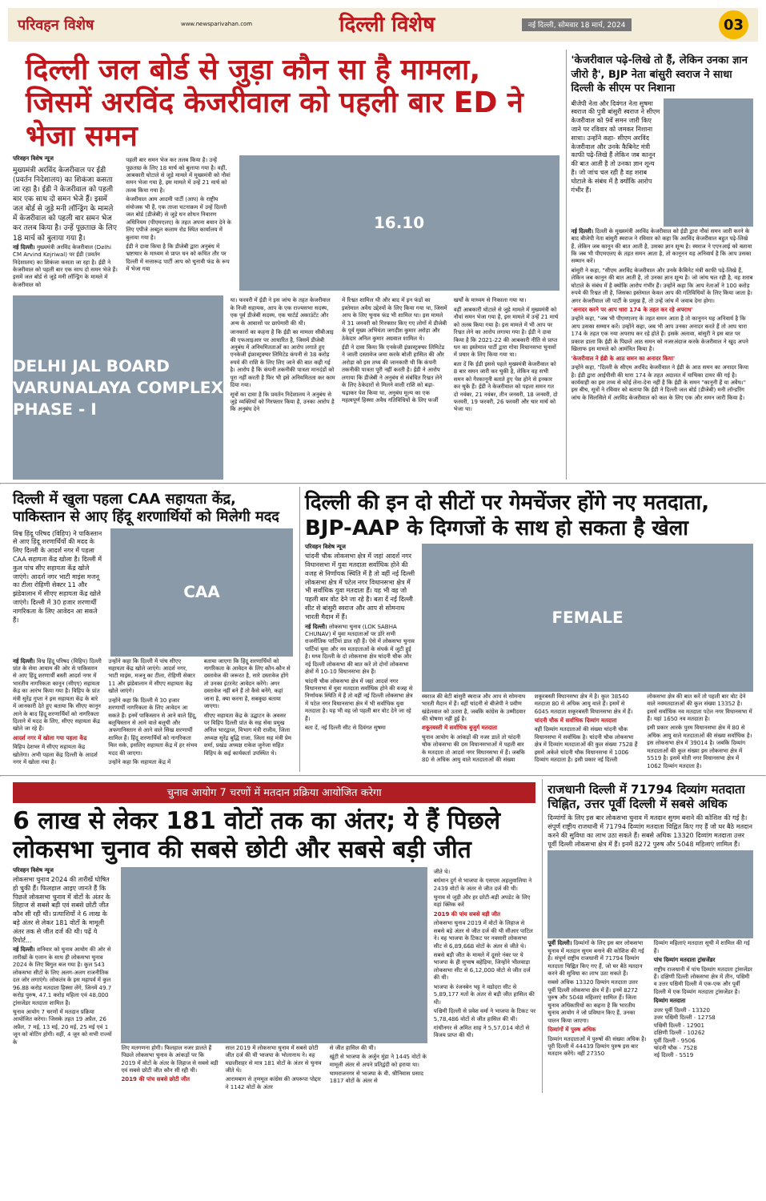परिवहन विशेष www.newsparivahan.com दिल्ली विशेष नई दिल्ली, सोमवार 18 मार्च, 2024 03
दिल्ली जल बोर्ड से जुड़ा कौन सा है मामला, जिसमें अरविंद केजरीवाल को पहली बार ED ने भेजा समन
परिवहन विशेष न्यूज
मुख्यमंत्री अरविंद केजरीवाल पर ईडी (प्रवर्तन निदेशालय) का शिकंजा कसता जा रहा है। ईडी ने केजरीवाल को पहली बार एक साथ दो समन भेजे हैं। इसमें जल बोर्ड से जुड़े मनी लॉन्ड्रिंग के मामले में केजरीवाल को पहली बार समन भेज कर तलब किया है। उन्हें पूछताछ के लिए 18 मार्च को बुलाया गया है।
नई दिल्ली। मुख्यमंत्री अरविंद केजरीवाल (Delhi CM Arvind Kejriwal) पर ईडी (प्रवर्तन निदेशालय) का शिकंजा कसता जा रहा है। ईडी ने केजरीवाल को पहली बार एक साथ दो समन भेजे हैं। इसमें जल बोर्ड से जुड़े मनी लॉन्ड्रिंग के मामले में केजरीवाल को
पहली बार समन भेज कर तलब किया है। उन्हें पूछताछ के लिए 18 मार्च को बुलाया गया है। वहीं, आबकारी घोटाले से जुड़े मामले में मुख्यमंत्री को नौवां समन भेजा गया है, इस मामले में उन्हें 21 मार्च को तलब किया गया है।
केजरीवाल आम आदमी पार्टी (आप) के राष्ट्रीय संयोजक भी हैं, एक ताजा घटनाक्रम में उन्हें दिल्ली जल बोर्ड (डीजेबी) से जुड़े धन शोधन निवारण अधिनियम (पीएमएलए) के तहत अपना बयान देने के लिए एपीजे अब्दुल कलाम रोड स्थित कार्यालय में बुलाया गया है।
ईडी ने दावा किया है कि डीजेबी द्वारा अनुबंध में भ्रष्टाचार के माध्यम से प्राप्त धन को कथित तौर पर दिल्ली में सत्तारूढ़ पार्टी आप को चुनावी फंड के रूप में भेजा गया
16.10
DELHI JAL BOARD VARUNALAYA COMPLEX PHASE - I
था। फरवरी में ईडी ने इस जांच के तहत केजरीवाल के निजी सहायक, आप के एक राज्यसभा सदस्य, एक पूर्व डीजेबी सदस्य, एक चार्टर्ड अकाउंटेंट और अन्य के आवासों पर छापेमारी की थी।
जानकारों का कहना है कि ईडी का मामला सीबीआइ की एफआइआर पर आधारित है, जिसमें डीजेबी अनुबंध में अनियमितताओं का आरोप लगाते हुए एनकेजी इंफ्रास्ट्रक्चर लिमिटेड कंपनी से 38 करोड़ रुपये की राशि के लिए लिए जाने की बात कही गई है। आरोप है कि कंपनी तकनीकी पात्रता मानदंडों को पूरा नहीं करती है फिर भी इसे अनियमितता कर काम दिया गया।
सूत्रों का दावा है कि प्रवर्तन निदेशालय ने अनुबंध से जुड़े व्यक्तियों को गिरफ्तार किया है, उनका आरोप है कि अनुबंध देने
में रिश्वत शामिल थी और बाद में इन फंडों का इस्तेमाल अवैध उद्देश्यों के लिए किया गया था, जिसमें आप के लिए चुनाव फंड भी शामिल था। इस मामले में 31 जनवरी को गिरफ्तार किए गए लोगों में डीजेबी के पूर्व मुख्य अभियंता जगदीश कुमार अरोड़ा और ठेकेदार अनिल कुमार अग्रवाल शामिल थे।
ईडी ने दावा किया कि एनकेजी इंफ्रास्ट्रक्चर लिमिटेड ने जाली दस्तावेज जमा करके बोली हासिल की और अरोड़ा को इस तथ्य की जानकारी थी कि कंपनी तकनीकी पात्रता पूरी नहीं करती है। ईडी ने आरोप लगाया कि डीजेबी ने अनुबंध से संबंधित रिश्वत लेने के लिए ठेकेदारों से मिलने वाली राशि को बढ़ा-चढ़ाकर पेश किया था, अनुबंध मूल्य का एक महत्वपूर्ण हिस्सा अवैध गतिविधियों के लिए फर्जी
खर्चों के माध्यम से निकाला गया था।
वहीं आबकारी घोटाले से जुड़े मामले में मुख्यमंत्री को नौवां समन भेजा गया है, इस मामले में उन्हें 21 मार्च को तलब किया गया है। इस मामले में भी आप पर रिश्वत लेने का आरोप लगाया गया है। ईडी ने दावा किया है कि 2021-22 की आबकारी नीति से प्राप्त धन का इस्तेमाल पार्टी द्वारा गोवा विधानसभा चुनावों में प्रचार के लिए किया गया था।
बता दें कि ईडी इससे पहले मुख्यमंत्री केजरीवाल को 8 बार समन जारी कर चुकी है, लेकिन वह सभी समन को गैरकानूनी बताते हुए पेश होने से इनकार कर चुके हैं। ईडी ने केजरीवाल को पहला समन गत दो नवंबर, 21 नवंबर, तीन जनवरी, 18 जनवरी, दो फरवरी, 19 फरवरी, 26 फरवरी और चार मार्च को भेजा था।
'केजरीवाल पढ़े-लिखे तो हैं, लेकिन उनका ज्ञान जीरो है', BJP नेता बांसुरी स्वराज ने साधा दिल्ली के सीएम पर निशाना
बीजेपी नेता और दिवंगत नेता सुषमा स्वराज की पुत्री बांसुरी स्वराज ने सीएम केजरीवाल को 9वें समन जारी किए जाने पर रविवार को जमकर निशाना साधा। उन्होंने कहा- सीएम अरविंद केजरीवाल और उनके कैबिनेट मंत्री काफी पढ़े-लिखे हैं लेकिन जब कानून की बात आती है तो उनका ज्ञान शून्य है। जो जांच चल रही है वह शराब घोटाले के संबंध में है क्योंकि आरोप गंभीर हैं।
नई दिल्ली। दिल्ली के मुख्यमंत्री अरविंद केजरीवाल को ईडी द्वारा नौवां समन जारी करने के बाद बीजेपी नेता बांसुरी स्वराज ने रविवार को कहा कि अरविंद केजरीवाल बहुत पढ़े-लिखे हैं, लेकिन जब कानून की बात आती है, उसका ज्ञान शून्य है। स्वराज ने एएनआई को बताया कि जब भी पीएमएलए के तहत समन आता है, तो कानूनन यह अनिवार्य है कि आप उसका सम्मान करें।
बांसुरी ने कहा, "सीएम अरविंद केजरीवाल और उनके कैबिनेट मंत्री काफी पढ़े-लिखे हैं, लेकिन जब कानून की बात आती है, तो उनका ज्ञान शून्य है। जो जांच चल रही है, वह शराब घोटाले के संबंध में है क्योंकि आरोप गंभीर हैं। उन्होंने कहा कि आप नेताओं ने 100 करोड़ रुपये की रिश्वत ली है, जिसका इस्तेमाल केवल आप की गतिविधियों के लिए किया जाता है। अगर केजरीवाल जी पार्टी के प्रमुख हैं, तो उन्हें जांच में जवाब देना होगा।
'अनादर करने पर आप धारा 174 के तहत कर रहे अपराध'
उन्होंने कहा, "जब भी पीएमएलए के तहत समन आता है तो कानूनन यह अनिवार्य है कि आप उसका सम्मान करें। उन्होंने कहा, जब भी आप उनका अनादर करते हैं तो आप धारा 174 के तहत एक नया अपराध कर रहे होते हैं। इसके अलावा, बांसुरी ने इस बात पर प्रकाश डाला कि ईडी के पिछले आठ समन को नजरअंदाज करके केजरीवाल ने खुद अपने खिलाफ इस मामले को आमंत्रित किया है।
'केजरीवाल ने ईडी के आठ समन का अनादर किया'
उन्होंने कहा, "दिल्ली के सीएम अरविंद केजरीवाल ने ईडी के आठ समन का अनादर किया है। ईडी द्वारा आईपीसी की धारा 174 के तहत अदालत में याचिका दायर की गई है। कार्यवाही का इस तथ्य से कोई लेना-देना नहीं है कि ईडी के समन "कानूनी हैं या अवैध।" इस बीच, सूत्रों ने रविवार को बताया कि ईडी ने दिल्ली जल बोर्ड (डीजेबी) मनी लॉन्डरिंग जांच के सिलसिले में अरविंद केजरीवाल को कल के लिए एक और समन जारी किया है।
दिल्ली में खुला पहला CAA सहायता केंद्र, पाकिस्तान से आए हिंदू शरणार्थियों को मिलेगी मदद
विश्व हिंदू परिषद (विहिप) ने पाकिस्तान से आए हिंदू शरणार्थियों की मदद के लिए दिल्ली के आदर्श नगर में पहला CAA सहायता केंद्र खोला है। दिल्ली में कुल पांच सीए सहायता केंद्र खोले जाएंगे। आदर्श नगर भाटी माइंस मजनू का टीला रोहिणी सेक्टर 11 और झंडेवालान में सीएए सहायता केंद्र खोले जाएंगे। दिल्ली में 30 हजार शरणार्थी नागरिकता के लिए आवेदन आ सकते हैं।
CAA
नई दिल्ली। विश्व हिंदू परिषद (विहिप) दिल्ली प्रांत के सेवा आयाम की ओर से पाकिस्तान से आए हिंदू शरणार्थी बस्ती आदर्श नगर में भारतीय नागरिकता कानून (सीएए) सहायता केंद्र का आरंभ किया गया है। विहिप के प्रांत मंत्री सुरेंद्र गुप्ता ने इस सहायता केंद्र के बारे में जानकारी देते हुए बताया कि सीएए कानून आने के बाद हिंदू शरणार्थियों को नागरिकता दिलाने में मदद के लिए, सीएए सहायता केंद्र खोले जा रहे हैं।
आदर्श नगर में खोला गया पहला केंद्र
विहिप देशभर में सीएए सहायता केंद्र खोलेगा। अभी पहला केंद्र दिल्ली के आदर्श नगर में खोला गया है।
उन्होंने कहा कि दिल्ली में पांच सीएए सहायता केंद्र खोले जाएंगे। आदर्श नगर, भाटी माइंस, मजनू का टीला, रोहिणी सेक्टर 11 और झंडेवालान में सीएए सहायता केंद्र खोले जाएंगे।
उन्होंने कहा कि दिल्ली में 30 हजार शरणार्थी नागरिकता के लिए आवेदन आ सकते हैं। इनमें पाकिस्तान से आने वाले हिंदू, बलूचिस्तान से आने वाले बलूची और अफगानिस्तान से आने वाले सिख शरणार्थी शामिल हैं। हिंदू शरणार्थियों को नागरिकता मिल सके, इसलिए सहायता केंद्र में हर संभव मदद की जाएगा।
उन्होंने कहा कि सहायता केंद्र में
बताया जाएगा कि हिंदू शरणार्थियों को नागरिकता के आवेदन के लिए कौन-कौन से दस्तावेज की जरूरत है, सारे दस्तावेज होंगे तो उनका इंटरनेट आवेदन करेंगे। अगर दस्तावेज नहीं बने हैं तो कैसे बनेंगे, कहां जाना है, क्या करना है, सबकुछ बताया जाएगा।
सीएए सहायता केंद्र के उद्घाटन के अवसर पर विहिप दिल्ली प्रांत के सह सेवा प्रमुख अनिल भारद्वाज, विभाग मंत्री राजीव, जिला अध्यक्ष सुरेंद्र बुद्धि राजा, जिला सह मंत्री प्रेम शर्मा, प्रखंड अध्यक्ष राकेश जुनेजा सहित विहिप के कई कार्यकर्ता उपस्थित थे।
दिल्ली की इन दो सीटों पर गेमचेंजर होंगे नए मतदाता, BJP-AAP के दिग्गजों के साथ हो सकता है खेला
परिवहन विशेष न्यूज
चांदनी चौक लोकसभा क्षेत्र में जहां आदर्श नगर विधानसभा में युवा मतदाता सर्वाधिक होने की वजह से निर्णायक स्थिति में है तो वहीं नई दिल्ली लोकसभा क्षेत्र में पटेल नगर विधानसभा क्षेत्र में भी सर्वाधिक युवा मतदाता हैं। यह भी वह जो पहली बार वोट देने जा रहे है। बता दें नई दिल्ली सीट से बांसुरी स्वराज और आप से सोमनाथ भारती मैदान में हैं।
नई दिल्ली। लोकसभा चुनाव (LOK SABHA CHUNAV) में युवा मतदाताओं पर डोरे सभी राजनीतिक पार्टियां डाल रही हैं। ऐसे में लोकसभा चुनाव पार्टियां युवा और नव मतदाताओं के संपर्क में जुटी हुई है। मध्य दिल्ली के दो लोकसभा क्षेत्र चांदनी चौक और नई दिल्ली लोकसभा की बात करें तो दोनों लोकसभा क्षेत्रों में 10-10 विधानसभा क्षेत्र हैं।
चांदनी चौक लोकसभा क्षेत्र में जहां आदर्श नगर विधानसभा में युवा मतदाता सर्वाधिक होने की वजह से निर्णायक स्थिति में हैं तो वहीं नई दिल्ली लोकसभा क्षेत्र में पटेल नगर विधानसभा क्षेत्र में भी सर्वाधिक युवा मतदाता है। यह भी वह जो पहली बार वोट देने जा रहे हैं।
बता दें, नई दिल्ली सीट से दिवंगत सुषमा
FEMALE
स्वराज की बेटी बांसुरी स्वराज और आप से सोमनाथ भारती मैदान में हैं। वहीं चांदनी से बीजेपी ने प्रवीण खंडेलवाल को उतारा है, जबकि कांग्रेस के उम्मीदवार की घोषणा नहीं हुई है।
शकूरबस्ती में सर्वाधिक बुजुर्ग मतदाता
चुनाव आयोग के आंकड़ों की नजर डालें तो चांदनी चौक लोकसभा की दस विधानसभाओं में पहली बार के मतदाता तो आदर्श नगर विधानसभा में हैं। जबकि 80 से अधिक आयु वाले मतदाताओं की संख्या
शकूरबस्ती विधानसभा क्षेत्र में है। कुल 38540 मतदाता 80 से अधिक आयु वाले हैं। इसमें से 6045 मतदाता शकूरबस्ती विधानसभा क्षेत्र में हैं।
चांदनी चौक में सर्वाधिक दिव्यांग मतदाता
वहीं दिव्यांग मतदाताओं की संख्या चांदनी चौक विधानसभा में सर्वाधिक है। चांदनी चौक लोकसभा क्षेत्र में दिव्यांग मतदाताओं की कुल संख्या 7528 हैं इसमें अकेले चांदनी चौक विधानसभा में 1006 दिव्यांग मतदाता है। इसी प्रकार नई दिल्ली
लोकसभा क्षेत्र की बात करें तो पहली बार वोट देने वाले नवमतदाताओं की कुल संख्या 13352 है। इसमें सर्वाधिक नव मतदाता पटेल नगर विधानसभा में हैं। यहां 1650 नव मतदाता है।
इसी प्रकार आरके पुरम विधानसभा क्षेत्र में 80 से अधिक आयु वाले मतदाताओं की संख्या सर्वाधिक है। इस लोकसभा क्षेत्र में 39014 है। जबकि दिव्यांग मतदाताओं की कुल संख्या इस लोकसभा क्षेत्र में 5519 है। इसमें मोती नगर विधानसभा क्षेत्र में 1062 दिव्यांग मतदाता है।
चुनाव आयोग 7 चरणों में मतदान प्रक्रिया आयोजित करेगा
6 लाख से लेकर 181 वोटों तक का अंतर; ये हैं पिछले लोकसभा चुनाव की सबसे छोटी और सबसे बड़ी जीत
परिवहन विशेष न्यूज
लोकसभा चुनाव 2024 की तारीखें घोषित हो चुकी हैं। फिलहाल आइए जानते हैं कि पिछले लोकसभा चुनाव में वोटों के अंतर के लिहाज से सबसे बड़ी एवं सबसे छोटी जीत कौन सी रही थी। प्रत्याशियों ने 6 लाख के बड़े अंतर से लेकर 181 वोटों के मामूली अंतर तक से जीत दर्ज की थी। पढ़ें ये रिपोर्ट...
नई दिल्ली। शनिवार को चुनाव आयोग की ओर से तारीखों के एलान के साथ ही लोकसभा चुनाव 2024 के लिए बिगुल बज गया है। कुल 543 लोकसभा सीटों के लिए अलग-अलग राजनीतिक दल जोर लगाएंगे। लोकतंत्र के इस महापर्व में कुल 96.88 करोड़ मतदाता हिस्सा लेंगे, जिनमें 49.7 करोड़ पुरुष, 47.1 करोड़ महिला एवं 48,000 ट्रांसजेंडर मतदाता शामिल हैं।
चुनाव आयोग 7 चरणों में मतदान प्रक्रिया आयोजित करेगा। जिसके तहत 19 अप्रैल, 26 अप्रैल, 7 मई, 13 मई, 20 मई, 25 मई एवं 1 जून को वोटिंग होगी। वहीं, 4 जून को सभी राज्यों के
लिए मतगणना होगी। फिलहाल नजर डालते हैं पिछले लोकसभा चुनाव के आंकड़ों पर कि 2019 में वोटों के अंतर के लिहाज से सबसे बड़ी एवं सबसे छोटी जीत कौन सी रही थी।
2019 की पांच सबसे छोटी जीत
साल 2019 में लोकसभा चुनाव में सबसे छोटी जीत दर्ज की थी भाजपा के भोलानाथ ने। वह मछलीशहर से मात्र 181 वोटों के अंतर से चुनाव जीते थे।
आरामबाग से तृणमूल कांग्रेस की अपरूपा पोद्दार ने 1142 वोटों के अंतर
से जीत हासिल की थी।
खूंटी से भाजपा के अर्जुन मुंडा ने 1445 वोटों के मामूली अंतर से अपने प्रतिद्वंदी को हराया था।
चामराजनगर से भाजपा के वी. श्रीनिवास प्रसाद 1817 वोटों के अंतर से
जीते थे।
बर्धमान दुर्ग से भाजपा के एसएस अहलुवालिया ने 2439 वोटों के अंतर से जीत दर्ज की थी।
चुनाव से जुड़ी और हर छोटी-बड़ी अपडेट के लिए यहां क्लिक करें
2019 की पांच सबसे बड़ी जीत
लोकसभा चुनाव 2019 में वोटों के लिहाज से सबसे बड़े अंतर से जीत दर्ज की थी सीआर पाटिल ने। वह भाजपा के टिकट पर नवसारी लोकसभा सीट से 6,89,668 वोटों के अंतर से जीते थे।
सबसे बड़ी जीत के मामले में दूसरे नंबर पर थे भाजपा के ही सुभाष बहेड़िया, जिन्होंने भीलवाड़ा लोकसभा सीट से 6,12,000 वोटो से जीत दर्ज की थी।
भाजपा के रंजनबेन भट्ट ने वडोदरा सीट से 5,89,177 मतों के अंतर से बड़ी जीत हासिल की थी।
पश्चिमी दिल्ली से प्रवेश वर्मा ने भाजपा के टिकट पर 5,78,486 वोटों से जीत हासिल की थी।
गांधीनगर से अमित शाह ने 5,57,014 वोटों से विजय प्राप्त की थी।
राजधानी दिल्ली में 71794 दिव्यांग मतदाता चिह्नित, उत्तर पूर्वी दिल्ली में सबसे अधिक
दिव्यांगों के लिए इस बार लोकसभा चुनाव में मतदान सुगम बनाने की कोशिश की गई है। संपूर्ण राष्ट्रीय राजधानी में 71794 दिव्यांग मतदाता चिह्नित किए गए हैं जो घर बैठे मतदान करने की सुविधा का लाभ उठा सकते हैं। सबसे अधिक 13320 दिव्यांग मतदाता उत्तर पूर्वी दिल्ली लोकसभा क्षेत्र में हैं। इनमें 8272 पुरुष और 5048 महिलाएं शामिल हैं।
पूर्वी दिल्ली। दिव्यांगों के लिए इस बार लोकसभा चुनाव में मतदान सुगम बनाने की कोशिश की गई है। संपूर्ण राष्ट्रीय राजधानी में 71794 दिव्यांग मतदाता चिह्नित किए गए हैं, जो घर बैठे मतदान करने की सुविधा का लाभ उठा सकते हैं।
सबसे अधिक 13320 दिव्यांग मतदाता उत्तर पूर्वी दिल्ली लोकसभा क्षेत्र में हैं। इनमें 8272 पुरुष और 5048 महिलाएं शामिल हैं। जिला चुनाव अधिकारियों का कहना है कि भारतीय चुनाव आयोग ने जो प्रविधान किए हैं, उनका पालन किया जाएगा।
दिव्यांगों में पुरुष अधिक
दिव्यांग मतदाताओं में पुरुषों की संख्या अधिक है। पूरी दिल्ली में 44439 दिव्यांग पुरुष इस बार मतदान करेंगे। वहीं 27350
दिव्यांग महिलाएं मतदाता सूची में शामिल की गई हैं।
पांच दिव्यांग मतदाता ट्रांसजेंडर
राष्ट्रीय राजधानी में पांच दिव्यांग मतदाता ट्रांसजेंडर हैं। दक्षिणी दिल्ली लोकसभा क्षेत्र में तीन, पश्चिमी व उत्तर पश्चिमी दिल्ली में एक-एक और पूर्वी दिल्ली में एक दिव्यांग मतदाता ट्रांसजेंडर है।
दिव्यांग मतदाता
उत्तर पूर्वी दिल्ली - 13320
उत्तर पश्चिमी दिल्ली - 12758
पश्चिमी दिल्ली - 12901
दक्षिणी दिल्ली - 10262
पूर्वी दिल्ली - 9506
चांदनी चौक - 7528
नई दिल्ली - 5519